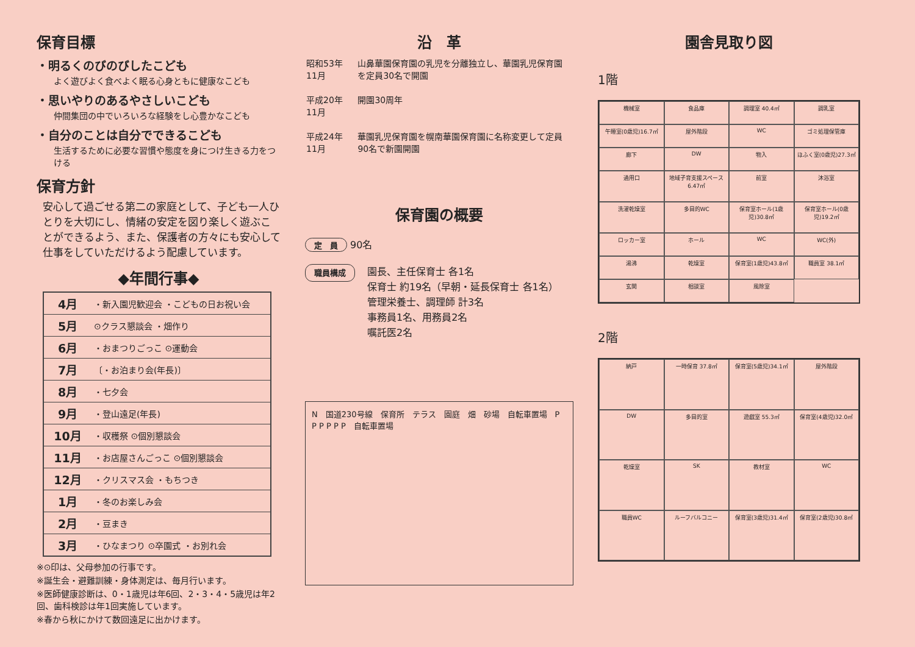保育目標
・明るくのびのびしたこども
よく遊びよく食べよく眠る心身ともに健康なこども
・思いやりのあるやさしいこども
仲間集団の中でいろいろな経験をし心豊かなこども
・自分のことは自分でできるこども
生活するために必要な習慣や態度を身につけ生きる力をつける
保育方針
安心して過ごせる第二の家庭として、子ども一人ひとりを大切にし、情緒の安定を図り楽しく遊ぶことができるよう、また、保護者の方々にも安心して仕事をしていただけるよう配慮しています。
◆年間行事◆
| 4月 | ・新入園児歓迎会 ・こどもの日お祝い会 |
| 5月 | ⊙クラス懇談会 ・畑作り |
| 6月 | ・おまつりごっこ ⊙運動会 |
| 7月 | 〔・お泊まり会(年長)〕 |
| 8月 | ・七夕会 |
| 9月 | ・登山遠足(年長) |
| 10月 | ・収穫祭 ⊙個別懇談会 |
| 11月 | ・お店屋さんごっこ ⊙個別懇談会 |
| 12月 | ・クリスマス会 ・もちつき |
| 1月 | ・冬のお楽しみ会 |
| 2月 | ・豆まき |
| 3月 | ・ひなまつり ⊙卒園式 ・お別れ会 |
※⊙印は、父母参加の行事です。
※誕生会・避難訓練・身体測定は、毎月行います。
※医師健康診断は、0・1歳児は年6回、2・3・4・5歳児は年2回、歯科検診は年1回実施しています。
※春から秋にかけて数回遠足に出かけます。
沿　革
| 昭和53年11月 | 山鼻華園保育園の乳児を分離独立し、華園乳児保育園を定員30名で開園 |
| 平成20年11月 | 開園30周年 |
| 平成24年11月 | 華園乳児保育園を幌南華園保育園に名称変更して定員90名で新園開園 |
保育園の概要
定　員 90名
職員構成
園長、主任保育士 各1名
保育士 約19名（早朝・延長保育士 各1名）
管理栄養士、調理師 計3名
事務員1名、用務員2名
嘱託医2名
N　国道230号線　保育所　テラス　園庭　畑　砂場　自転車置場　P P P P P P　自転車置場
園舎見取り図
1階
機械室
食品庫
調理室 40.4㎡
調乳室
午睡室(0歳児)16.7㎡
屋外階段
WC
ゴミ処理保管庫
廊下
DW
物入
ほふく室(0歳児)27.3㎡
通用口
地域子育支援スペース 6.47㎡
前室
沐浴室
洗濯乾燥室
多目的WC
保育室ホール(1歳児)30.8㎡
保育室ホール(0歳児)19.2㎡
ロッカー室
ホール
WC
WC(外)
湯沸
乾燥室
保育室(1歳児)43.8㎡
職員室 38.1㎡
玄関
相談室
風除室
2階
納戸
一時保育 37.8㎡
保育室(5歳児)34.1㎡
屋外階段
DW
多目的室
遊戯室 55.3㎡
保育室(4歳児)32.0㎡
乾燥室
SK
教材室
WC
職員WC
ルーフバルコニー
保育室(3歳児)31.4㎡
保育室(2歳児)30.8㎡